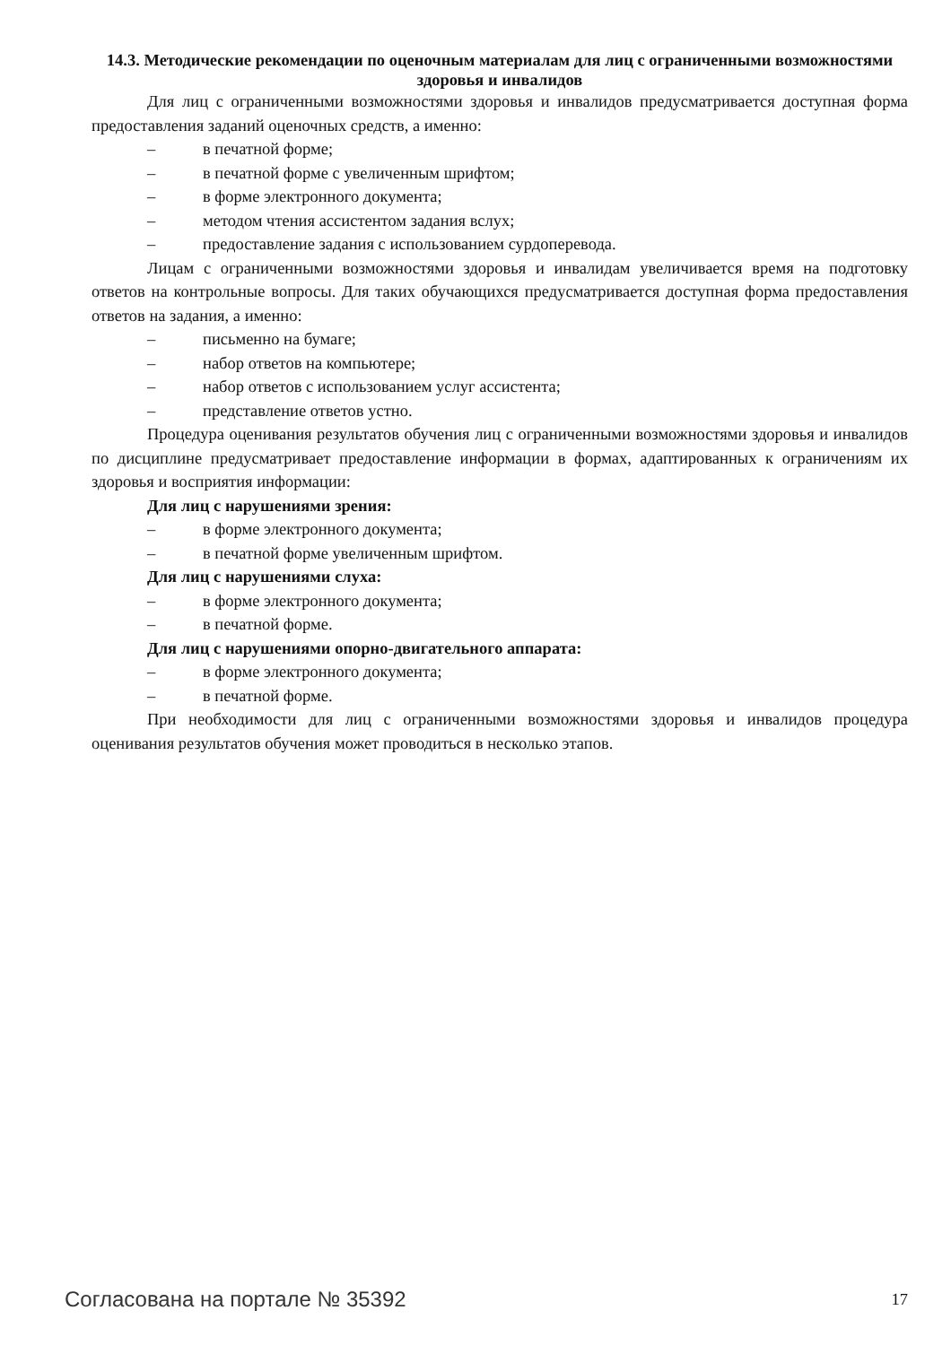14.3. Методические рекомендации по оценочным материалам для лиц с ограниченными возможностями здоровья и инвалидов
Для лиц с ограниченными возможностями здоровья и инвалидов предусматривается до­ступная форма предоставления заданий оценочных средств, а именно:
– в печатной форме;
– в печатной форме с увеличенным шрифтом;
– в форме электронного документа;
– методом чтения ассистентом задания вслух;
– предоставление задания с использованием сурдоперевода.
Лицам с ограниченными возможностями здоровья и инвалидам увеличивается время на подготовку ответов на контрольные вопросы. Для таких обучающихся предусматривается доступ­ная форма предоставления ответов на задания, а именно:
– письменно на бумаге;
– набор ответов на компьютере;
– набор ответов с использованием услуг ассистента;
– представление ответов устно.
Процедура оценивания результатов обучения лиц с ограниченными возможностями здоро­вья и инвалидов по дисциплине предусматривает предоставление информации в формах, адапти­рованных к ограничениям их здоровья и восприятия информации:
Для лиц с нарушениями зрения:
– в форме электронного документа;
– в печатной форме увеличенным шрифтом.
Для лиц с нарушениями слуха:
– в форме электронного документа;
– в печатной форме.
Для лиц с нарушениями опорно-двигательного аппарата:
– в форме электронного документа;
– в печатной форме.
При необходимости для лиц с ограниченными возможностями здоровья и инвалидов проце­дура оценивания результатов обучения может проводиться в несколько этапов.
Согласована на портале № 35392 17